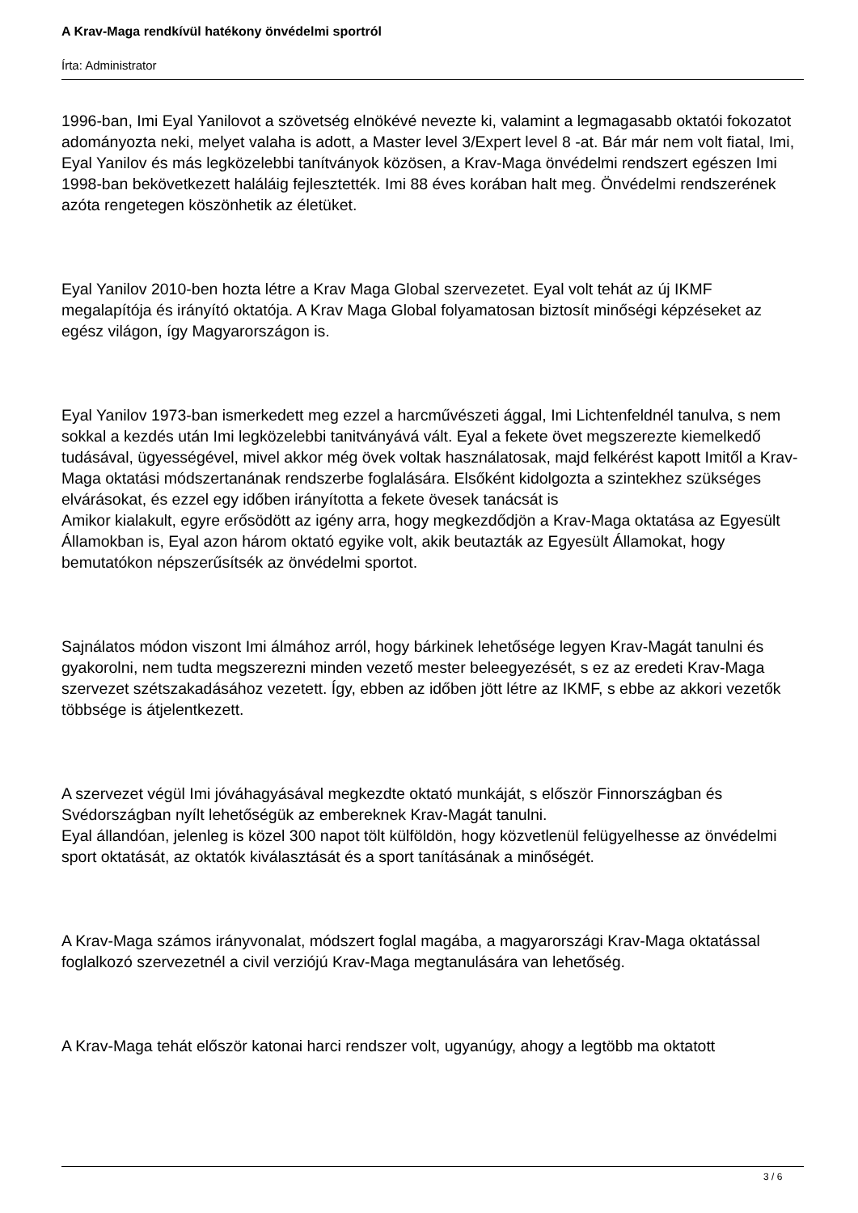A Krav-Maga rendkívül hatékony önvédelmi sportról
Írta: Administrator
1996-ban, Imi Eyal Yanilovot a szövetség elnökévé nevezte ki, valamint a legmagasabb oktatói fokozatot adományozta neki, melyet valaha is adott, a Master level 3/Expert level 8 -at. Bár már nem volt fiatal, Imi, Eyal Yanilov és más legközelebbi tanítványok közösen, a Krav-Maga önvédelmi rendszert egészen Imi 1998-ban bekövetkezett haláláig fejlesztették. Imi 88 éves korában halt meg. Önvédelmi rendszerének azóta rengetegen köszönhetik az életüket.
Eyal Yanilov 2010-ben hozta létre a Krav Maga Global szervezetet. Eyal volt tehát az új IKMF megalapítója és irányító oktatója. A Krav Maga Global folyamatosan biztosít minőségi képzéseket az egész világon, így Magyarországon is.
Eyal Yanilov 1973-ban ismerkedett meg ezzel a harcművészeti ággal, Imi Lichtenfeldnél tanulva, s nem sokkal a kezdés után Imi legközelebbi tanitványává vált. Eyal a fekete övet megszerezte kiemelkedő tudásával, ügyességével, mivel akkor még övek voltak használatosak, majd felkérést kapott Imitől a Krav-Maga oktatási módszertanának rendszerbe foglalására. Elsőként kidolgozta a szintekhez szükséges elvárásokat, és ezzel egy időben irányította a fekete övesek tanácsát is
Amikor kialakult, egyre erősödött az igény arra, hogy megkezdődjön a Krav-Maga oktatása az Egyesült Államokban is, Eyal azon három oktató egyike volt, akik beutazták az Egyesült Államokat, hogy bemutatókon népszerűsítsék az önvédelmi sportot.
Sajnálatos módon viszont Imi álmához arról, hogy bárkinek lehetősége legyen Krav-Magát tanulni és gyakorolni, nem tudta megszerezni minden vezető mester beleegyezését, s ez az eredeti Krav-Maga szervezet szétszakadásához vezetett. Így, ebben az időben jött létre az IKMF, s ebbe az akkori vezetők többsége is átjelentkezett.
A szervezet végül Imi jóváhagyásával megkezdte oktató munkáját, s először Finnországban és Svédországban nyílt lehetőségük az embereknek Krav-Magát tanulni.
Eyal állandóan, jelenleg is közel 300 napot tölt külföldön, hogy közvetlenül felügyelhesse az önvédelmi sport oktatását, az oktatók kiválasztását és a sport tanításának a minőségét.
A Krav-Maga számos irányvonalat, módszert foglal magába, a magyarországi Krav-Maga oktatással foglalkozó szervezetnél a civil verziójú Krav-Maga megtanulására van lehetőség.
A Krav-Maga tehát először katonai harci rendszer volt, ugyanúgy, ahogy a legtöbb ma oktatott
3 / 6